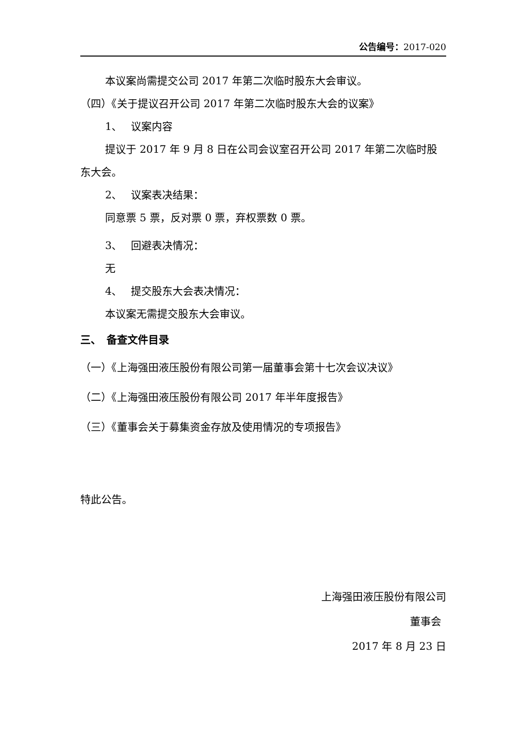公告编号：2017-020
本议案尚需提交公司 2017 年第二次临时股东大会审议。
（四）《关于提议召开公司 2017 年第二次临时股东大会的议案》
1、　 议案内容
提议于 2017 年 9 月 8 日在公司会议室召开公司 2017 年第二次临时股东大会。
2、　 议案表决结果：
同意票 5 票，反对票 0 票，弃权票数 0 票。
3、　 回避表决情况：
无
4、　 提交股东大会表决情况：
本议案无需提交股东大会审议。
三、　备查文件目录
（一）《上海强田液压股份有限公司第一届董事会第十七次会议决议》
（二）《上海强田液压股份有限公司 2017 年半年度报告》
（三）《董事会关于募集资金存放及使用情况的专项报告》
特此公告。
上海强田液压股份有限公司
董事会
2017 年 8 月 23 日